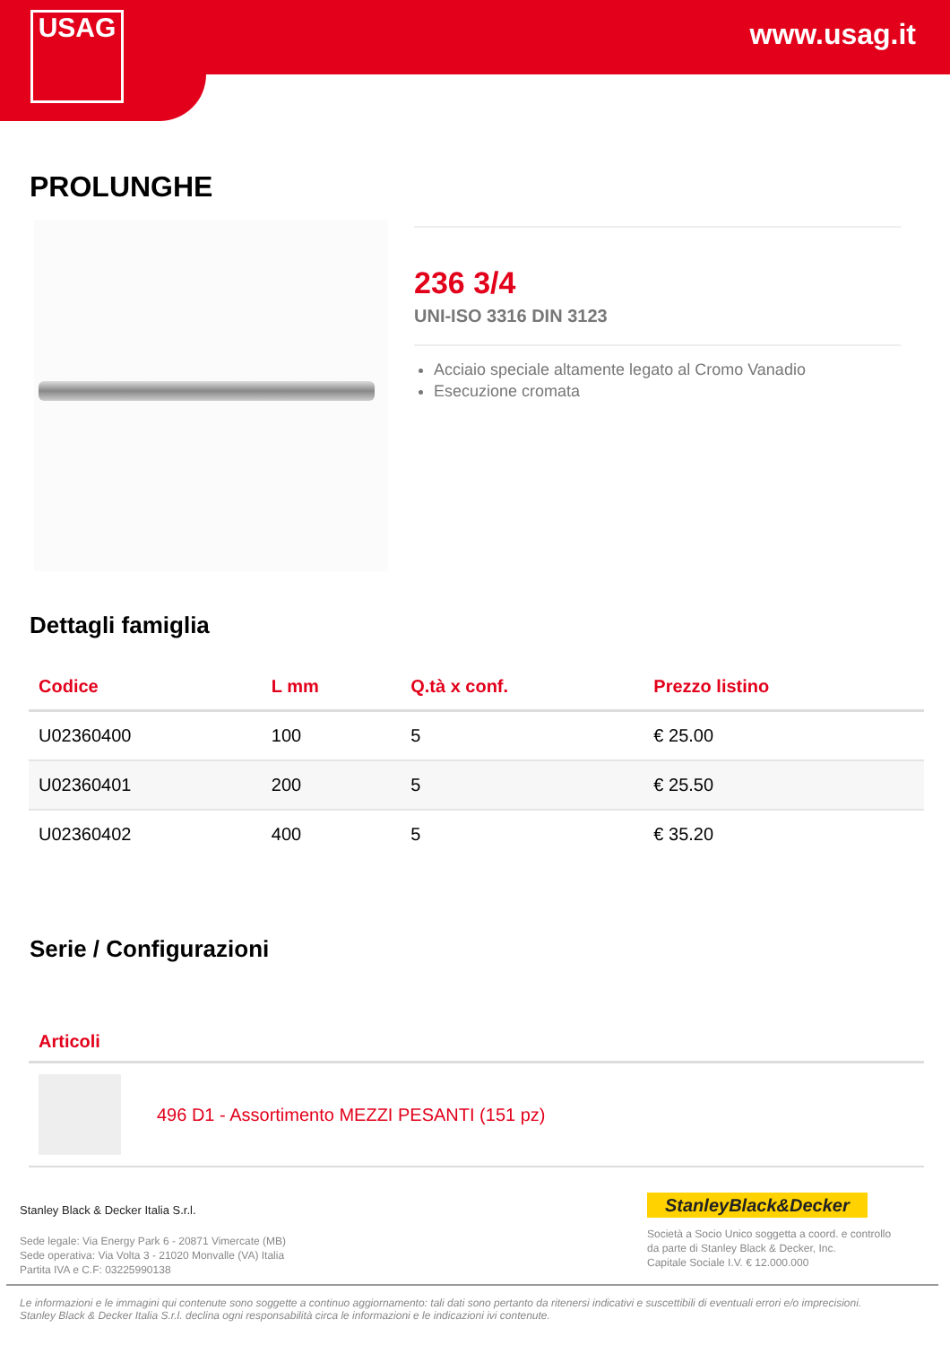www.usag.it
USAG
PROLUNGHE
236 3/4
UNI-ISO 3316 DIN 3123
Acciaio speciale altamente legato al Cromo Vanadio
Esecuzione cromata
Dettagli famiglia
| Codice | L mm | Q.tà x conf. | Prezzo listino |
| --- | --- | --- | --- |
| U02360400 | 100 | 5 | € 25.00 |
| U02360401 | 200 | 5 | € 25.50 |
| U02360402 | 400 | 5 | € 35.20 |
Serie / Configurazioni
Articoli
496 D1 - Assortimento MEZZI PESANTI (151 pz)
Stanley Black & Decker Italia S.r.l.
Sede legale: Via Energy Park 6 - 20871 Vimercate (MB)
Sede operativa: Via Volta 3 - 21020 Monvalle (VA) Italia
Partita IVA e C.F: 03225990138
StanleyBlack&Decker
Società a Socio Unico soggetta a coord. e controllo
da parte di Stanley Black & Decker, Inc.
Capitale Sociale I.V. € 12.000.000
Le informazioni e le immagini qui contenute sono soggette a continuo aggiornamento: tali dati sono pertanto da ritenersi indicativi e suscettibili di eventuali errori e/o imprecisioni.
Stanley Black & Decker Italia S.r.l. declina ogni responsabilità circa le informazioni e le indicazioni ivi contenute.